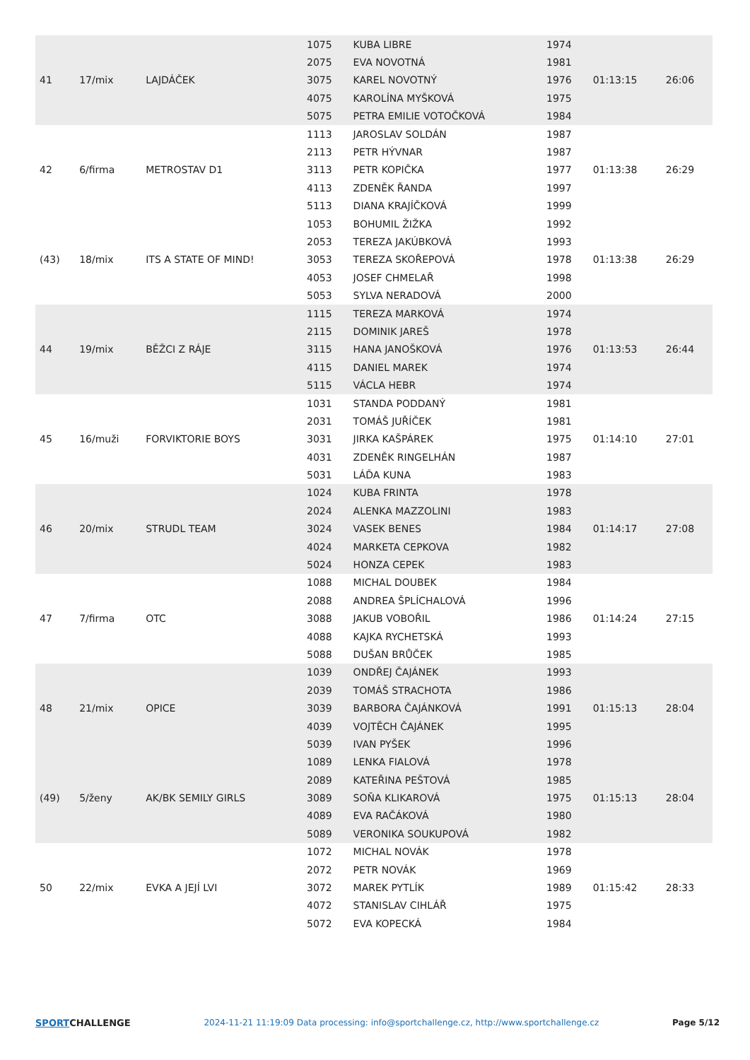| 41 | 17/mix | LAJDÁČEK | 1075 | KUBA LIBRE | 1974 | 01:13:15 | 26:06 |
| | | | 2075 | EVA NOVOTNÁ | 1981 | | |
| | | | 3075 | KAREL NOVOTNÝ | 1976 | | |
| | | | 4075 | KAROLÍNA MYŠKOVÁ | 1975 | | |
| | | | 5075 | PETRA EMILIE VOTOČKOVÁ | 1984 | | |
| 42 | 6/firma | METROSTAV D1 | 1113 | JAROSLAV SOLDÁN | 1987 | 01:13:38 | 26:29 |
| | | | 2113 | PETR HÝVNAR | 1987 | | |
| | | | 3113 | PETR KOPIČKA | 1977 | | |
| | | | 4113 | ZDENĚK ŘANDA | 1997 | | |
| | | | 5113 | DIANA KRAJÍČKOVÁ | 1999 | | |
| (43) | 18/mix | ITS A STATE OF MIND! | 1053 | BOHUMIL ŽIŽKA | 1992 | 01:13:38 | 26:29 |
| | | | 2053 | TEREZA JAKÚBKOVÁ | 1993 | | |
| | | | 3053 | TEREZA SKOŘEPOVÁ | 1978 | | |
| | | | 4053 | JOSEF CHMELAŘ | 1998 | | |
| | | | 5053 | SYLVA NERADOVÁ | 2000 | | |
| 44 | 19/mix | BĚŽCI Z RÁJE | 1115 | TEREZA MARKOVÁ | 1974 | 01:13:53 | 26:44 |
| | | | 2115 | DOMINIK JAREŠ | 1978 | | |
| | | | 3115 | HANA JANOŠKOVÁ | 1976 | | |
| | | | 4115 | DANIEL MAREK | 1974 | | |
| | | | 5115 | VÁCLA HEBR | 1974 | | |
| 45 | 16/muži | FORVIKTORIE BOYS | 1031 | STANDA PODDANÝ | 1981 | 01:14:10 | 27:01 |
| | | | 2031 | TOMÁŠ JUŘÍČEK | 1981 | | |
| | | | 3031 | JIRKA KAŠPÁREK | 1975 | | |
| | | | 4031 | ZDENĚK RINGELHÁN | 1987 | | |
| | | | 5031 | LÁĎA KUNA | 1983 | | |
| 46 | 20/mix | STRUDL TEAM | 1024 | KUBA FRINTA | 1978 | 01:14:17 | 27:08 |
| | | | 2024 | ALENKA MAZZOLINI | 1983 | | |
| | | | 3024 | VASEK BENES | 1984 | | |
| | | | 4024 | MARKETA CEPKOVA | 1982 | | |
| | | | 5024 | HONZA CEPEK | 1983 | | |
| 47 | 7/firma | OTC | 1088 | MICHAL DOUBEK | 1984 | 01:14:24 | 27:15 |
| | | | 2088 | ANDREA ŠPLÍCHALOVÁ | 1996 | | |
| | | | 3088 | JAKUB VOBOŘIL | 1986 | | |
| | | | 4088 | KAJKA RYCHETSKÁ | 1993 | | |
| | | | 5088 | DUŠAN BRŮČEK | 1985 | | |
| 48 | 21/mix | OPICE | 1039 | ONDŘEJ ČAJÁNEK | 1993 | 01:15:13 | 28:04 |
| | | | 2039 | TOMÁŠ STRACHOTA | 1986 | | |
| | | | 3039 | BARBORA ČAJÁNKOVÁ | 1991 | | |
| | | | 4039 | VOJTĚCH ČAJÁNEK | 1995 | | |
| | | | 5039 | IVAN PYŠEK | 1996 | | |
| (49) | 5/ženy | AK/BK SEMILY GIRLS | 1089 | LENKA FIALOVÁ | 1978 | 01:15:13 | 28:04 |
| | | | 2089 | KATEŘINA PEŠTOVÁ | 1985 | | |
| | | | 3089 | SOŇA KLIKAROVÁ | 1975 | | |
| | | | 4089 | EVA RAČÁKOVÁ | 1980 | | |
| | | | 5089 | VERONIKA SOUKUPOVÁ | 1982 | | |
| 50 | 22/mix | EVKA A JEJÍ LVI | 1072 | MICHAL NOVÁK | 1978 | 01:15:42 | 28:33 |
| | | | 2072 | PETR NOVÁK | 1969 | | |
| | | | 3072 | MAREK PYTLÍK | 1989 | | |
| | | | 4072 | STANISLAV CIHLÁŘ | 1975 | | |
| | | | 5072 | EVA KOPECKÁ | 1984 | | |
SPORTCHALLENGE 2024-11-21 11:19:09 Data processing: info@sportchallenge.cz, http://www.sportchallenge.cz
Page 5/12